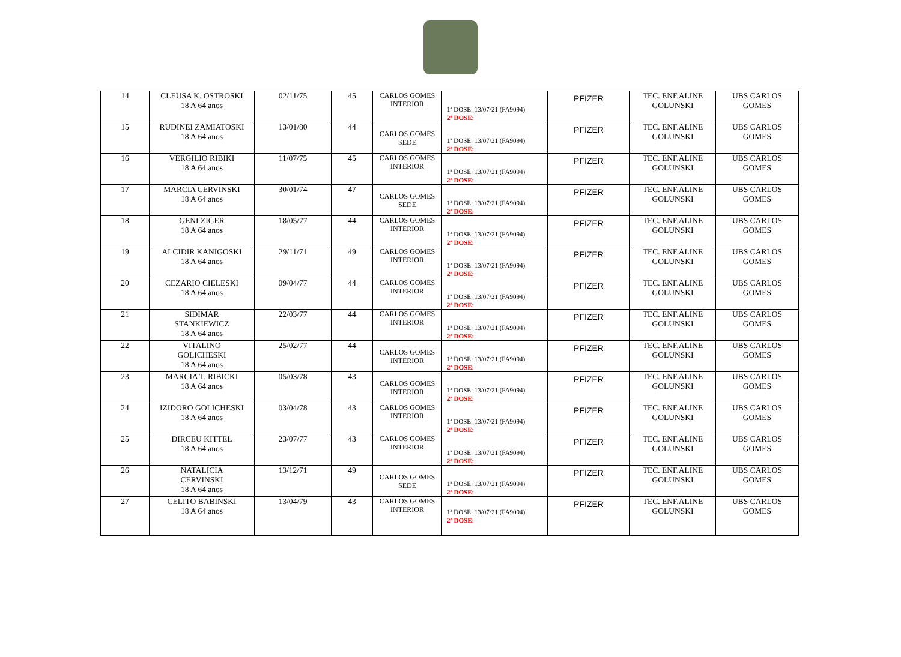| 14 | CLEUSA K. OSTROSKI 18 A 64 anos | 02/11/75 | 45 | CARLOS GOMES INTERIOR | 1ª DOSE: 13/07/21 (FA9094) 2ª DOSE: | PFIZER | TEC. ENF.ALINE GOLUNSKI | UBS CARLOS GOMES |
| 15 | RUDINEI ZAMIATOSKI 18 A 64 anos | 13/01/80 | 44 | CARLOS GOMES SEDE | 1ª DOSE: 13/07/21 (FA9094) 2ª DOSE: | PFIZER | TEC. ENF.ALINE GOLUNSKI | UBS CARLOS GOMES |
| 16 | VERGILIO RIBIKI 18 A 64 anos | 11/07/75 | 45 | CARLOS GOMES INTERIOR | 1ª DOSE: 13/07/21 (FA9094) 2ª DOSE: | PFIZER | TEC. ENF.ALINE GOLUNSKI | UBS CARLOS GOMES |
| 17 | MARCIA CERVINSKI 18 A 64 anos | 30/01/74 | 47 | CARLOS GOMES SEDE | 1ª DOSE: 13/07/21 (FA9094) 2ª DOSE: | PFIZER | TEC. ENF.ALINE GOLUNSKI | UBS CARLOS GOMES |
| 18 | GENI ZIGER 18 A 64 anos | 18/05/77 | 44 | CARLOS GOMES INTERIOR | 1ª DOSE: 13/07/21 (FA9094) 2ª DOSE: | PFIZER | TEC. ENF.ALINE GOLUNSKI | UBS CARLOS GOMES |
| 19 | ALCIDIR KANIGOSKI 18 A 64 anos | 29/11/71 | 49 | CARLOS GOMES INTERIOR | 1ª DOSE: 13/07/21 (FA9094) 2ª DOSE: | PFIZER | TEC. ENF.ALINE GOLUNSKI | UBS CARLOS GOMES |
| 20 | CEZARIO CIELESKI 18 A 64 anos | 09/04/77 | 44 | CARLOS GOMES INTERIOR | 1ª DOSE: 13/07/21 (FA9094) 2ª DOSE: | PFIZER | TEC. ENF.ALINE GOLUNSKI | UBS CARLOS GOMES |
| 21 | SIDIMAR STANKIEWICZ 18 A 64 anos | 22/03/77 | 44 | CARLOS GOMES INTERIOR | 1ª DOSE: 13/07/21 (FA9094) 2ª DOSE: | PFIZER | TEC. ENF.ALINE GOLUNSKI | UBS CARLOS GOMES |
| 22 | VITALINO GOLICHESKI 18 A 64 anos | 25/02/77 | 44 | CARLOS GOMES INTERIOR | 1ª DOSE: 13/07/21 (FA9094) 2ª DOSE: | PFIZER | TEC. ENF.ALINE GOLUNSKI | UBS CARLOS GOMES |
| 23 | MARCIA T. RIBICKI 18 A 64 anos | 05/03/78 | 43 | CARLOS GOMES INTERIOR | 1ª DOSE: 13/07/21 (FA9094) 2ª DOSE: | PFIZER | TEC. ENF.ALINE GOLUNSKI | UBS CARLOS GOMES |
| 24 | IZIDORO GOLICHESKI 18 A 64 anos | 03/04/78 | 43 | CARLOS GOMES INTERIOR | 1ª DOSE: 13/07/21 (FA9094) 2ª DOSE: | PFIZER | TEC. ENF.ALINE GOLUNSKI | UBS CARLOS GOMES |
| 25 | DIRCEU KITTEL 18 A 64 anos | 23/07/77 | 43 | CARLOS GOMES INTERIOR | 1ª DOSE: 13/07/21 (FA9094) 2ª DOSE: | PFIZER | TEC. ENF.ALINE GOLUNSKI | UBS CARLOS GOMES |
| 26 | NATALICIA CERVINSKI 18 A 64 anos | 13/12/71 | 49 | CARLOS GOMES SEDE | 1ª DOSE: 13/07/21 (FA9094) 2ª DOSE: | PFIZER | TEC. ENF.ALINE GOLUNSKI | UBS CARLOS GOMES |
| 27 | CELITO BABINSKI 18 A 64 anos | 13/04/79 | 43 | CARLOS GOMES INTERIOR | 1ª DOSE: 13/07/21 (FA9094) 2ª DOSE: | PFIZER | TEC. ENF.ALINE GOLUNSKI | UBS CARLOS GOMES |